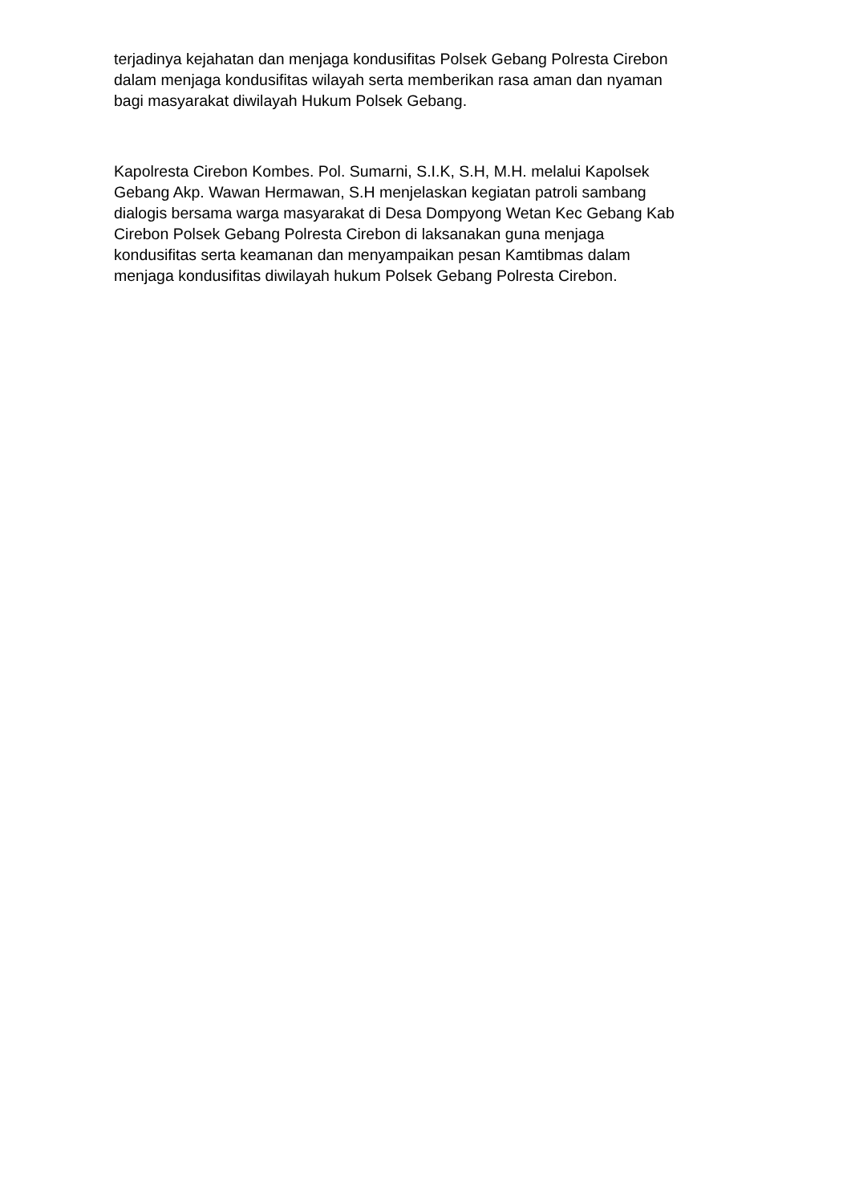terjadinya kejahatan dan menjaga kondusifitas Polsek Gebang Polresta Cirebon
dalam menjaga kondusifitas wilayah serta memberikan rasa aman dan nyaman
bagi masyarakat diwilayah Hukum Polsek Gebang.
Kapolresta Cirebon Kombes. Pol. Sumarni, S.I.K, S.H, M.H. melalui Kapolsek
Gebang Akp. Wawan Hermawan, S.H menjelaskan kegiatan patroli sambang
dialogis bersama warga masyarakat di Desa Dompyong Wetan Kec Gebang Kab
Cirebon Polsek Gebang Polresta Cirebon di laksanakan guna menjaga
kondusifitas serta keamanan dan menyampaikan pesan Kamtibmas dalam
menjaga kondusifitas diwilayah hukum Polsek Gebang Polresta Cirebon.